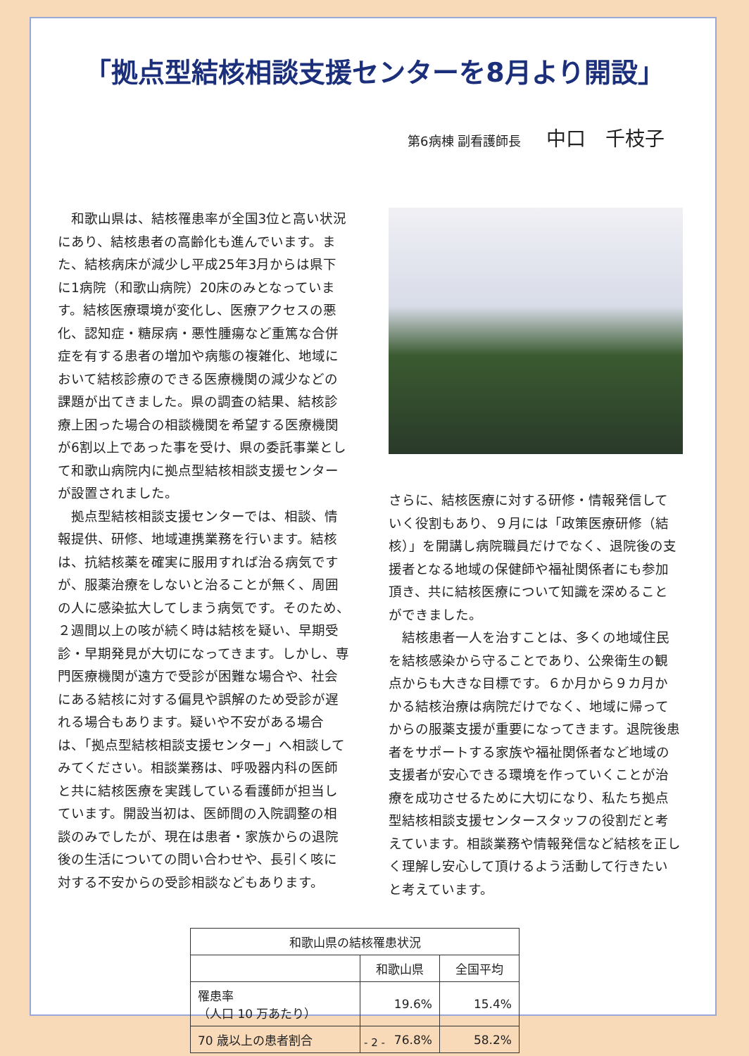「拠点型結核相談支援センターを8月より開設」
第6病棟 副看護師長 中口　千枝子
和歌山県は、結核罹患率が全国3位と高い状況にあり、結核患者の高齢化も進んでいます。また、結核病床が減少し平成25年3月からは県下に1病院（和歌山病院）20床のみとなっています。結核医療環境が変化し、医療アクセスの悪化、認知症・糖尿病・悪性腫瘍など重篤な合併症を有する患者の増加や病態の複雑化、地域において結核診療のできる医療機関の減少などの課題が出てきました。県の調査の結果、結核診療上困った場合の相談機関を希望する医療機関が6割以上であった事を受け、県の委託事業として和歌山病院内に拠点型結核相談支援センターが設置されました。
拠点型結核相談支援センターでは、相談、情報提供、研修、地域連携業務を行います。結核は、抗結核薬を確実に服用すれば治る病気ですが、服薬治療をしないと治ることが無く、周囲の人に感染拡大してしまう病気です。そのため、２週間以上の咳が続く時は結核を疑い、早期受診・早期発見が大切になってきます。しかし、専門医療機関が遠方で受診が困難な場合や、社会にある結核に対する偏見や誤解のため受診が遅れる場合もあります。疑いや不安がある場合は、「拠点型結核相談支援センター」へ相談してみてください。相談業務は、呼吸器内科の医師と共に結核医療を実践している看護師が担当しています。開設当初は、医師間の入院調整の相談のみでしたが、現在は患者・家族からの退院後の生活についての問い合わせや、長引く咳に対する不安からの受診相談などもあります。
さらに、結核医療に対する研修・情報発信していく役割もあり、９月には「政策医療研修（結核）」を開講し病院職員だけでなく、退院後の支援者となる地域の保健師や福祉関係者にも参加頂き、共に結核医療について知識を深めることができました。
結核患者一人を治すことは、多くの地域住民を結核感染から守ることであり、公衆衛生の観点からも大きな目標です。６か月から９カ月かかる結核治療は病院だけでなく、地域に帰ってからの服薬支援が重要になってきます。退院後患者をサポートする家族や福祉関係者など地域の支援者が安心できる環境を作っていくことが治療を成功させるために大切になり、私たち拠点型結核相談支援センタースタッフの役割だと考えています。相談業務や情報発信など結核を正しく理解し安心して頂けるよう活動して行きたいと考えています。
| 和歌山県の結核罹患状況 | | |
| --- | --- | --- |
| | 和歌山県 | 全国平均 |
| 罹患率 （人口 10 万あたり） | 19.6% | 15.4% |
| 70 歳以上の患者割合 | 76.8% | 58.2% |
- 2 -